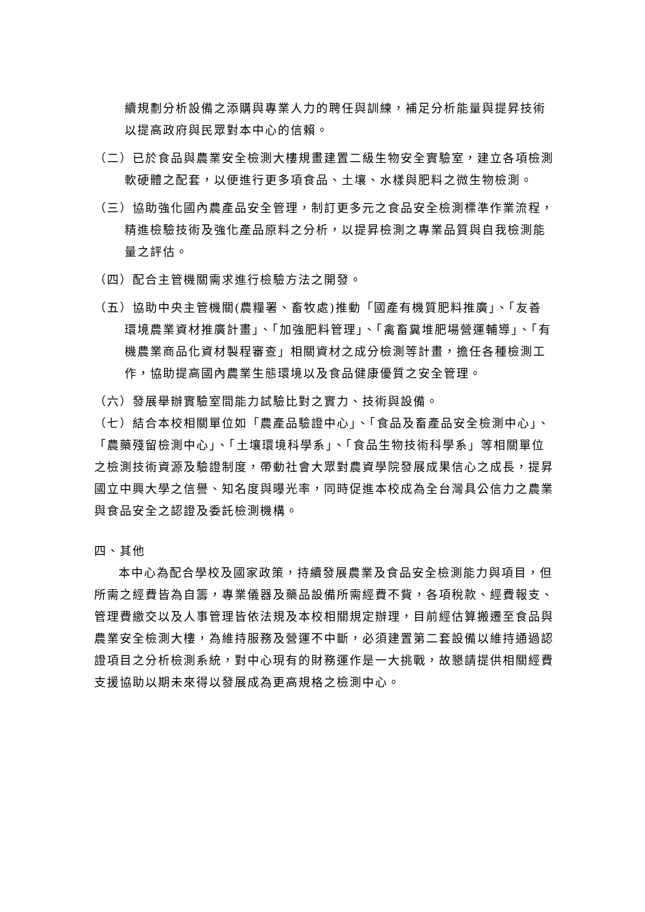續規劃分析設備之添購與專業人力的聘任與訓練，補足分析能量與提昇技術以提高政府與民眾對本中心的信賴。
（二）已於食品與農業安全檢測大樓規畫建置二級生物安全實驗室，建立各項檢測軟硬體之配套，以便進行更多項食品、土壤、水樣與肥料之微生物檢測。
（三）協助強化國內農產品安全管理，制訂更多元之食品安全檢測標準作業流程，精進檢驗技術及強化產品原料之分析，以提昇檢測之專業品質與自我檢測能量之評估。
（四）配合主管機關需求進行檢驗方法之開發。
（五）協助中央主管機關(農糧署、畜牧處)推動「國產有機質肥料推廣」、「友善環境農業資材推廣計畫」、「加強肥料管理」、「禽畜糞堆肥場營運輔導」、「有機農業商品化資材製程審查」相關資材之成分檢測等計畫，擔任各種檢測工作，協助提高國內農業生態環境以及食品健康優質之安全管理。
（六）發展舉辦實驗室間能力試驗比對之實力、技術與設備。
（七）結合本校相關單位如「農產品驗證中心」、「食品及畜產品安全檢測中心」、「農藥殘留檢測中心」、「土壤環境科學系」、「食品生物技術科學系」等相關單位之檢測技術資源及驗證制度，帶動社會大眾對農資學院發展成果信心之成長，提昇國立中興大學之信譽、知名度與曝光率，同時促進本校成為全台灣具公信力之農業與食品安全之認證及委託檢測機構。
四、其他
本中心為配合學校及國家政策，持續發展農業及食品安全檢測能力與項目，但所需之經費皆為自籌，專業儀器及藥品設備所需經費不貲，各項稅款、經費報支、管理費繳交以及人事管理皆依法規及本校相關規定辦理，目前經估算搬遷至食品與農業安全檢測大樓，為維持服務及營運不中斷，必須建置第二套設備以維持通過認證項目之分析檢測系統，對中心現有的財務運作是一大挑戰，故懇請提供相關經費支援協助以期未來得以發展成為更高規格之檢測中心。